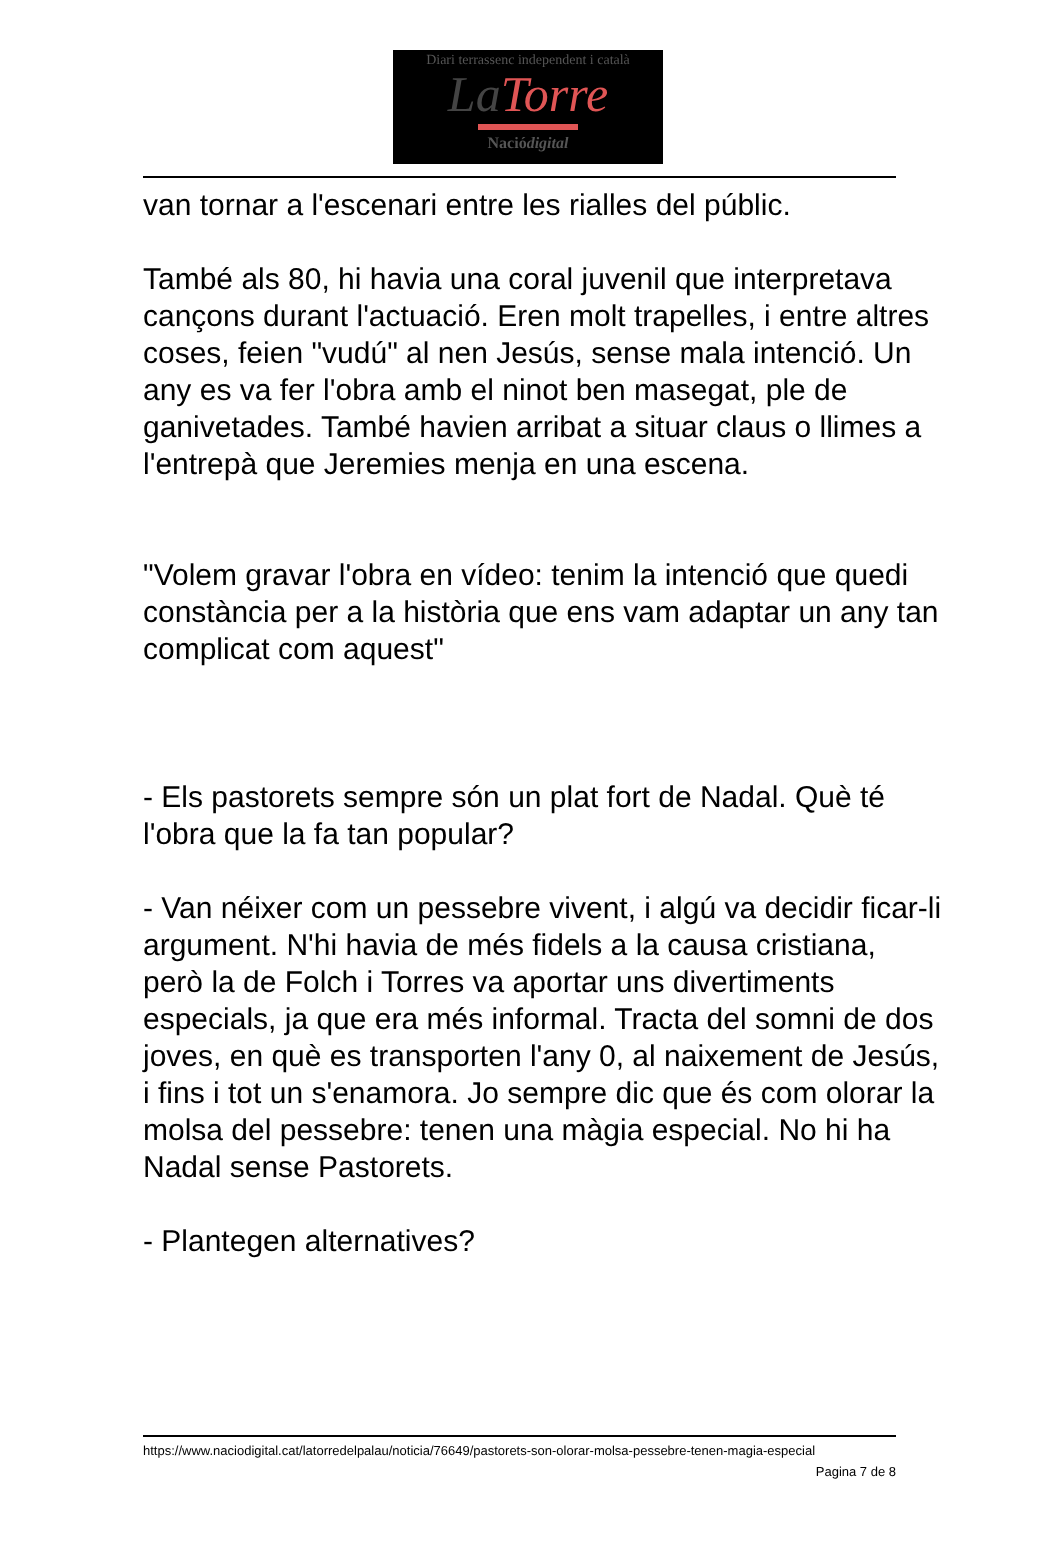Diari terrassenc independent i català
La Torre
Naciódigital
van tornar a l'escenari entre les rialles del públic.
També als 80, hi havia una coral juvenil que interpretava cançons durant l'actuació. Eren molt trapelles, i entre altres coses, feien "vudú" al nen Jesús, sense mala intenció. Un any es va fer l'obra amb el ninot ben masegat, ple de ganivetades. També havien arribat a situar claus o llimes a l'entrepà que Jeremies menja en una escena.
"Volem gravar l'obra en vídeo: tenim la intenció que quedi constància per a la història que ens vam adaptar un any tan complicat com aquest"
- Els pastorets sempre són un plat fort de Nadal. Què té l'obra que la fa tan popular?
- Van néixer com un pessebre vivent, i algú va decidir ficar-li argument. N'hi havia de més fidels a la causa cristiana, però la de Folch i Torres va aportar uns divertiments especials, ja que era més informal. Tracta del somni de dos joves, en què es transporten l'any 0, al naixement de Jesús, i fins i tot un s'enamora. Jo sempre dic que és com olorar la molsa del pessebre: tenen una màgia especial. No hi ha Nadal sense Pastorets.
- Plantegen alternatives?
https://www.naciodigital.cat/latorredelpalau/noticia/76649/pastorets-son-olorar-molsa-pessebre-tenen-magia-especial
Pagina 7 de 8